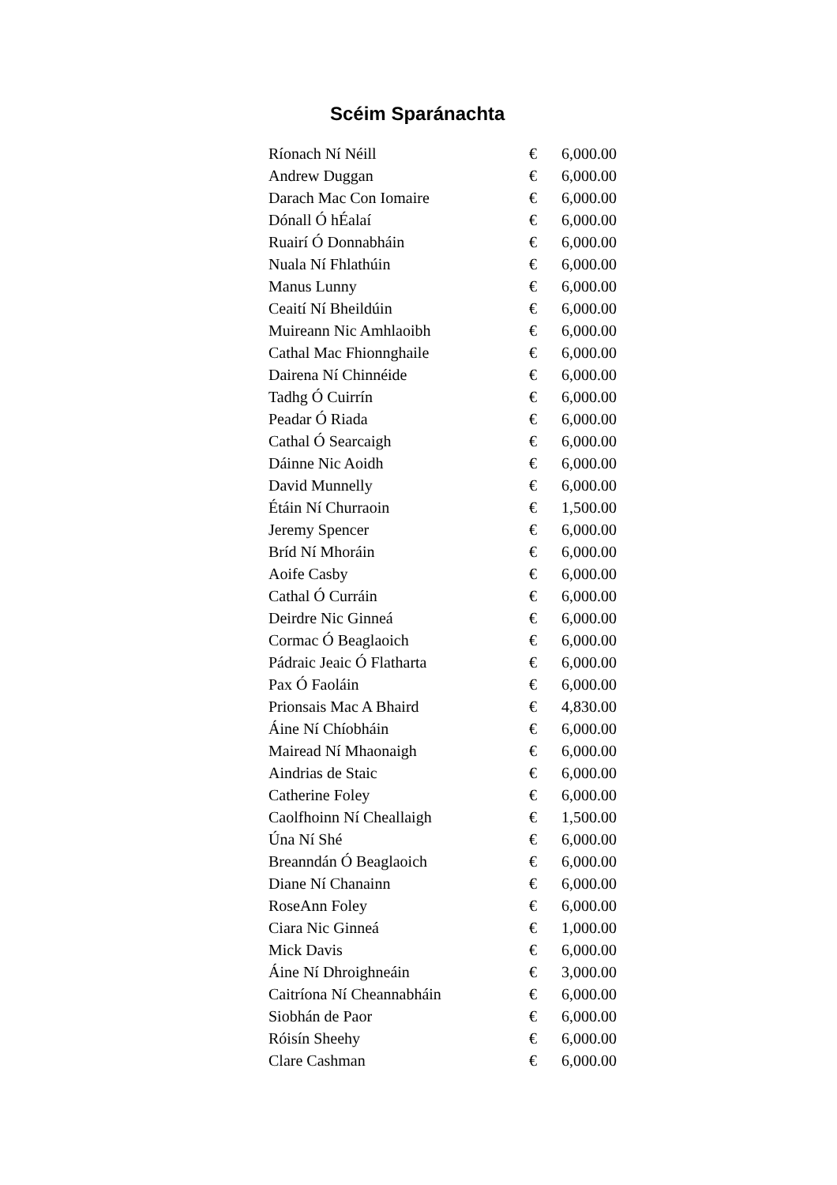Scéim Sparánachta
| Ríonach Ní Néill | € | 6,000.00 |
| Andrew Duggan | € | 6,000.00 |
| Darach Mac Con Iomaire | € | 6,000.00 |
| Dónall Ó hÉalaí | € | 6,000.00 |
| Ruairí Ó Donnabháin | € | 6,000.00 |
| Nuala Ní Fhlathúin | € | 6,000.00 |
| Manus Lunny | € | 6,000.00 |
| Ceaití Ní Bheildúin | € | 6,000.00 |
| Muireann Nic Amhlaoibh | € | 6,000.00 |
| Cathal Mac Fhionnghaile | € | 6,000.00 |
| Dairena Ní Chinnéide | € | 6,000.00 |
| Tadhg Ó Cuirrín | € | 6,000.00 |
| Peadar Ó Riada | € | 6,000.00 |
| Cathal Ó Searcaigh | € | 6,000.00 |
| Dáinne Nic Aoidh | € | 6,000.00 |
| David Munnelly | € | 6,000.00 |
| Étáin Ní Churraoin | € | 1,500.00 |
| Jeremy Spencer | € | 6,000.00 |
| Bríd Ní Mhoráin | € | 6,000.00 |
| Aoife Casby | € | 6,000.00 |
| Cathal Ó Curráin | € | 6,000.00 |
| Deirdre Nic Ginneá | € | 6,000.00 |
| Cormac Ó Beaglaoich | € | 6,000.00 |
| Pádraic Jeaic Ó Flatharta | € | 6,000.00 |
| Pax Ó Faoláin | € | 6,000.00 |
| Prionsais Mac A Bhaird | € | 4,830.00 |
| Áine Ní Chíobháin | € | 6,000.00 |
| Mairead Ní Mhaonaigh | € | 6,000.00 |
| Aindrias de Staic | € | 6,000.00 |
| Catherine Foley | € | 6,000.00 |
| Caolfhoinn Ní Cheallaigh | € | 1,500.00 |
| Úna Ní Shé | € | 6,000.00 |
| Breanndán Ó Beaglaoich | € | 6,000.00 |
| Diane Ní Chanainn | € | 6,000.00 |
| RoseAnn Foley | € | 6,000.00 |
| Ciara Nic Ginneá | € | 1,000.00 |
| Mick Davis | € | 6,000.00 |
| Áine Ní Dhroighneáin | € | 3,000.00 |
| Caitríona Ní Cheannabháin | € | 6,000.00 |
| Siobhán de Paor | € | 6,000.00 |
| Róisín Sheehy | € | 6,000.00 |
| Clare Cashman | € | 6,000.00 |